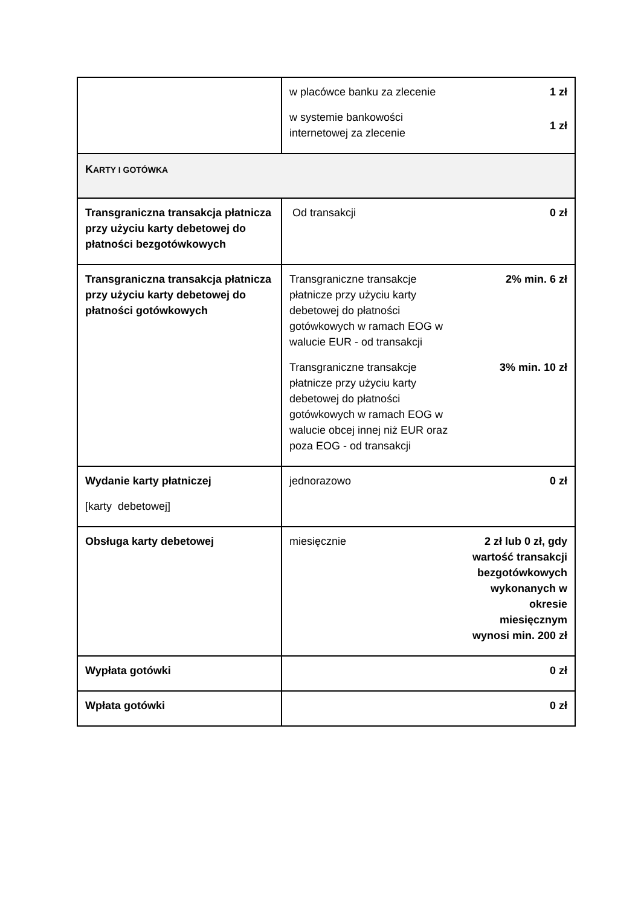| | w placówce banku za zlecenie 1 zł w systemie bankowości internetowej za zlecenie 1 zł |
| K ARTY I GOTÓWKA | |
| Transgraniczna transakcja płatnicza przy użyciu karty debetowej do płatności bezgotówkowych | Od transakcji 0 zł |
| Transgraniczna transakcja płatnicza przy użyciu karty debetowej do płatności gotówkowych | Transgraniczne transakcje płatnicze przy użyciu karty debetowej do płatności gotówkowych w ramach EOG w walucie EUR - od transakcji 2% min. 6 zł Transgraniczne transakcje płatnicze przy użyciu karty debetowej do płatności gotówkowych w ramach EOG w walucie obcej innej niż EUR oraz poza EOG - od transakcji 3% min. 10 zł |
| Wydanie karty płatniczej [karty debetowej] | jednorazowo 0 zł |
| Obsługa karty debetowej | miesięcznie 2 zł lub 0 zł, gdy wartość transakcji bezgotówkowych wykonanych w okresie miesięcznym wynosi min. 200 zł |
| Wypłata gotówki | 0 zł |
| Wpłata gotówki | 0 zł |